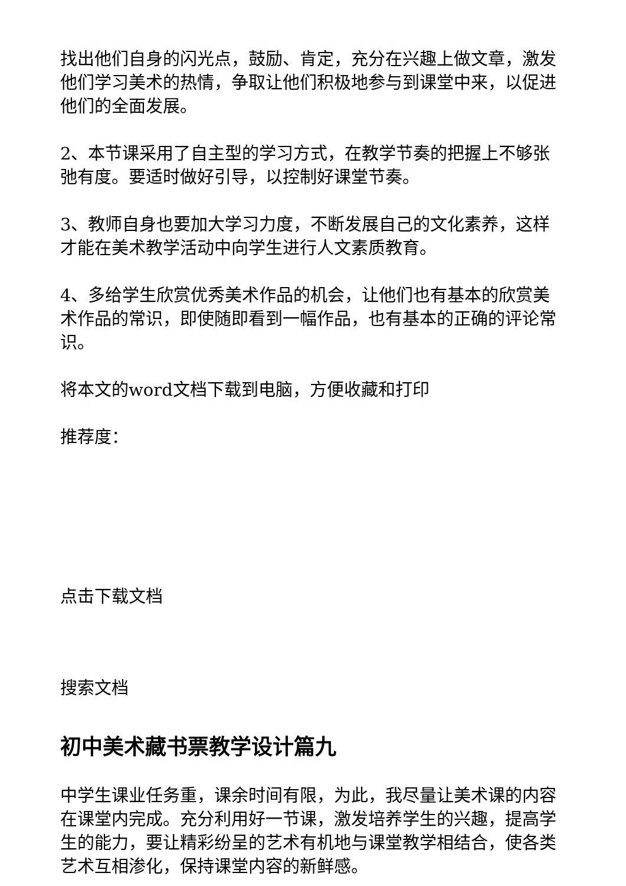找出他们自身的闪光点，鼓励、肯定，充分在兴趣上做文章，激发他们学习美术的热情，争取让他们积极地参与到课堂中来，以促进他们的全面发展。
2、本节课采用了自主型的学习方式，在教学节奏的把握上不够张弛有度。要适时做好引导，以控制好课堂节奏。
3、教师自身也要加大学习力度，不断发展自己的文化素养，这样才能在美术教学活动中向学生进行人文素质教育。
4、多给学生欣赏优秀美术作品的机会，让他们也有基本的欣赏美术作品的常识，即使随即看到一幅作品，也有基本的正确的评论常识。
将本文的word文档下载到电脑，方便收藏和打印
推荐度：
点击下载文档
搜索文档
初中美术藏书票教学设计篇九
中学生课业任务重，课余时间有限，为此，我尽量让美术课的内容在课堂内完成。充分利用好一节课，激发培养学生的兴趣，提高学生的能力，要让精彩纷呈的艺术有机地与课堂教学相结合，使各类艺术互相渗化，保持课堂内容的新鲜感。